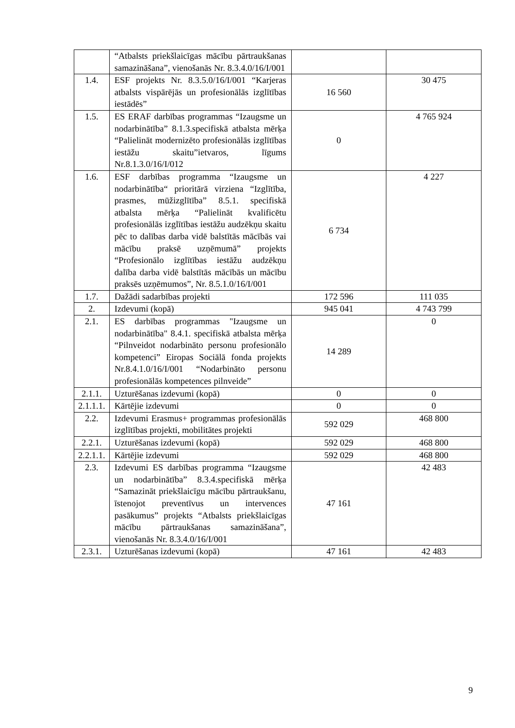| | “Atbalsts priekšlaicīgas mācību pārtraukšanas samazināšana”, vienošanās Nr. 8.3.4.0/16/I/001 | | |
| 1.4. | ESF projekts Nr. 8.3.5.0/16/I/001 “Karjeras atbalsts vispārējās un profesionālās izglītības iestādēs” | 16 560 | 30 475 |
| 1.5. | ES ERAF darbības programmas “Izaugsme un nodarbinātība” 8.1.3.specifiskā atbalsta mērķa “Palielināt modernizēto profesionālās izglītības iestāžu skaitu”ietvaros, līgums Nr.8.1.3.0/16/I/012 | 0 | 4 765 924 |
| 1.6. | ESF darbības programma “Izaugsme un nodarbinātība“ prioritārā virziena “Izglītība, prasmes, mūžizglītība” 8.5.1. specifiskā atbalsta mērķa “Palielināt kvalificētu profesionālās izglītības iestāžu audzēkņu skaitu pēc to dalības darba vidē balstītās mācībās vai mācību praksē uzņēmumā” projekts “Profesionālo izglītības iestāžu audzēkņu dalība darba vidē balstītās mācībās un mācību praksēs uzņēmumos”, Nr. 8.5.1.0/16/I/001 | 6 734 | 4 227 |
| 1.7. | Dažādi sadarbības projekti | 172 596 | 111 035 |
| 2. | Izdevumi (kopā) | 945 041 | 4 743 799 |
| 2.1. | ES darbības programmas "Izaugsme un nodarbinātība" 8.4.1. specifiskā atbalsta mērķa “Pilnveidot nodarbināto personu profesionālo kompetenci” Eiropas Sociālā fonda projekts Nr.8.4.1.0/16/I/001 “Nodarbināto personu profesionālās kompetences pilnveide” | 14 289 | 0 |
| 2.1.1. | Uzturēšanas izdevumi (kopā) | 0 | 0 |
| 2.1.1.1. | Kārtējie izdevumi | 0 | 0 |
| 2.2. | Izdevumi Erasmus+ programmas profesionālās izglītības projekti, mobilitātes projekti | 592 029 | 468 800 |
| 2.2.1. | Uzturēšanas izdevumi (kopā) | 592 029 | 468 800 |
| 2.2.1.1. | Kārtējie izdevumi | 592 029 | 468 800 |
| 2.3. | Izdevumi ES darbības programma “Izaugsme un nodarbinātība” 8.3.4.specifiskā mērķa “Samazināt priekšlaicīgu mācību pārtraukšanu, īstenojot preventīvus un intervences pasākumus” projekts “Atbalsts priekšlaicīgas mācību pārtraukšanas samazināšana”, vienošanās Nr. 8.3.4.0/16/I/001 | 47 161 | 42 483 |
| 2.3.1. | Uzturēšanas izdevumi (kopā) | 47 161 | 42 483 |
9